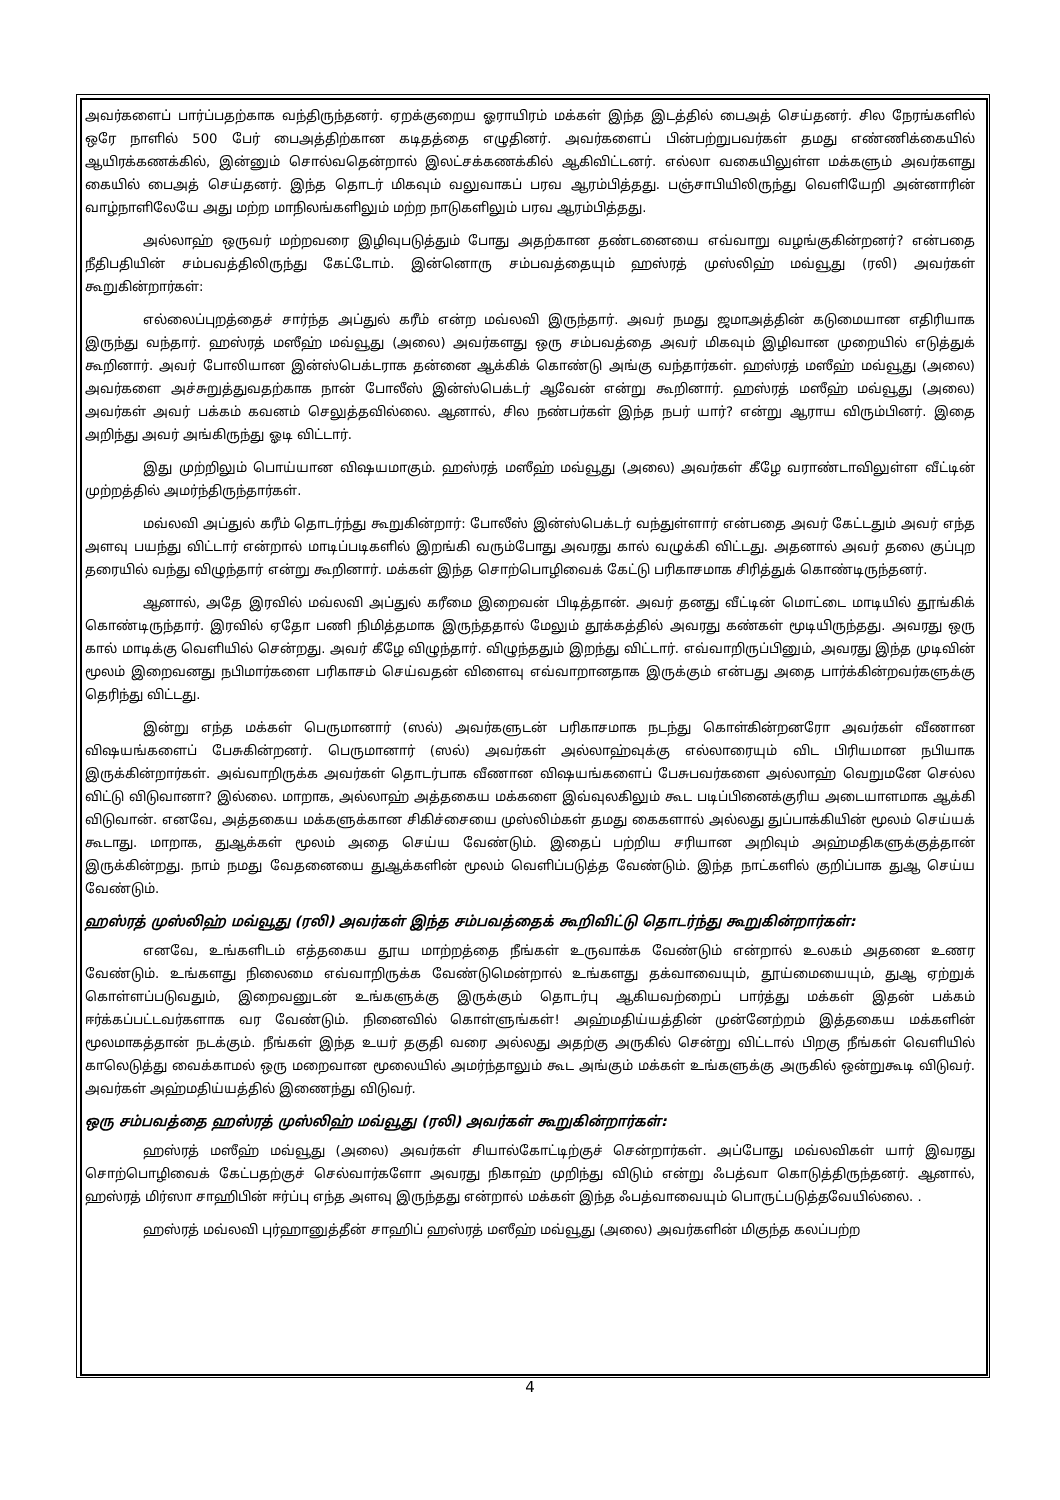அவர்களைப் பார்ப்பதற்காக வந்திருந்தனர். ஏறக்குறைய ஓராயிரம் மக்கள் இந்த இடத்தில் பைஅத் செய்தனர். சில நேரங்களில் ஒரே நாளில் 500 பேர் பைஅத்திற்கான கடிதத்தை எழுதினர். அவர்களைப் பின்பற்றுபவர்கள் தமது எண்ணிக்கையில் ஆயிரக்கணக்கில், இன்னும் சொல்வதென்றால் இலட்சக்கணக்கில் ஆகிவிட்டனர். எல்லா வகையிலுள்ள மக்களும் அவர்களது கையில் பைஅத் செய்தனர். இந்த தொடர் மிகவும் வலுவாகப் பரவ ஆரம்பித்தது. பஞ்சாபியிலிருந்து வெளியேறி அன்னாரின் வாழ்நாளிலேயே அது மற்ற மாநிலங்களிலும் மற்ற நாடுகளிலும் பரவ ஆரம்பித்தது.
அல்லாஹ் ஒருவர் மற்றவரை இழிவுபடுத்தும் போது அதற்கான தண்டனையை எவ்வாறு வழங்குகின்றனர்? என்பதை நீதிபதியின் சம்பவத்திலிருந்து கேட்டோம். இன்னொரு சம்பவத்தையும் ஹஸ்ரத் முஸ்லிஹ் மவ்வூது (ரலி) அவர்கள் கூறுகின்றார்கள்:
எல்லைப்புறத்தைச் சார்ந்த அப்துல் கரீம் என்ற மவ்லவி இருந்தார். அவர் நமது ஜமாஅத்தின் கடுமையான எதிரியாக இருந்து வந்தார். ஹஸ்ரத் மஸீஹ் மவ்வூது (அலை) அவர்களது ஒரு சம்பவத்தை அவர் மிகவும் இழிவான முறையில் எடுத்துக் கூறினார். அவர் போலியான இன்ஸ்பெக்டராக தன்னை ஆக்கிக் கொண்டு அங்கு வந்தார்கள். ஹஸ்ரத் மஸீஹ் மவ்வூது (அலை) அவர்களை அச்சுறுத்துவதற்காக நான் போலீஸ் இன்ஸ்பெக்டர் ஆவேன் என்று கூறினார். ஹஸ்ரத் மஸீஹ் மவ்வூது (அலை) அவர்கள் அவர் பக்கம் கவனம் செலுத்தவில்லை. ஆனால், சில நண்பர்கள் இந்த நபர் யார்? என்று ஆராய விரும்பினர். இதை அறிந்து அவர் அங்கிருந்து ஓடி விட்டார்.
இது முற்றிலும் பொய்யான விஷயமாகும். ஹஸ்ரத் மஸீஹ் மவ்வூது (அலை) அவர்கள் கீழே வராண்டாவிலுள்ள வீட்டின் முற்றத்தில் அமர்ந்திருந்தார்கள்.
மவ்லவி அப்துல் கரீம் தொடர்ந்து கூறுகின்றார்: போலீஸ் இன்ஸ்பெக்டர் வந்துள்ளார் என்பதை அவர் கேட்டதும் அவர் எந்த அளவு பயந்து விட்டார் என்றால் மாடிப்படிகளில் இறங்கி வரும்போது அவரது கால் வழுக்கி விட்டது. அதனால் அவர் தலை குப்புற தரையில் வந்து விழுந்தார் என்று கூறினார். மக்கள் இந்த சொற்பொழிவைக் கேட்டு பரிகாசமாக சிரித்துக் கொண்டிருந்தனர்.
ஆனால், அதே இரவில் மவ்லவி அப்துல் கரீமை இறைவன் பிடித்தான். அவர் தனது வீட்டின் மொட்டை மாடியில் தூங்கிக் கொண்டிருந்தார். இரவில் ஏதோ பணி நிமித்தமாக இருந்ததால் மேலும் தூக்கத்தில் அவரது கண்கள் மூடியிருந்தது. அவரது ஒரு கால் மாடிக்கு வெளியில் சென்றது. அவர் கீழே விழுந்தார். விழுந்ததும் இறந்து விட்டார். எவ்வாறிருப்பினும், அவரது இந்த முடிவின் மூலம் இறைவனது நபிமார்களை பரிகாசம் செய்வதன் விளைவு எவ்வாறானதாக இருக்கும் என்பது அதை பார்க்கின்றவர்களுக்கு தெரிந்து விட்டது.
இன்று எந்த மக்கள் பெருமானார் (ஸல்) அவர்களுடன் பரிகாசமாக நடந்து கொள்கின்றனரோ அவர்கள் வீணான விஷயங்களைப் பேசுகின்றனர். பெருமானார் (ஸல்) அவர்கள் அல்லாஹ்வுக்கு எல்லாரையும் விட பிரியமான நபியாக இருக்கின்றார்கள். அவ்வாறிருக்க அவர்கள் தொடர்பாக வீணான விஷயங்களைப் பேசுபவர்களை அல்லாஹ் வெறுமனே செல்ல விட்டு விடுவானா? இல்லை. மாறாக, அல்லாஹ் அத்தகைய மக்களை இவ்வுலகிலும் கூட படிப்பினைக்குரிய அடையாளமாக ஆக்கி விடுவான். எனவே, அத்தகைய மக்களுக்கான சிகிச்சையை முஸ்லிம்கள் தமது கைகளால் அல்லது துப்பாக்கியின் மூலம் செய்யக் கூடாது. மாறாக, துஆக்கள் மூலம் அதை செய்ய வேண்டும். இதைப் பற்றிய சரியான அறிவும் அஹ்மதிகளுக்குத்தான் இருக்கின்றது. நாம் நமது வேதனையை துஆக்களின் மூலம் வெளிப்படுத்த வேண்டும். இந்த நாட்களில் குறிப்பாக துஆ செய்ய வேண்டும்.
ஹஸ்ரத் முஸ்லிஹ் மவ்வூது (ரலி) அவர்கள் இந்த சம்பவத்தைக் கூறிவிட்டு தொடர்ந்து கூறுகின்றார்கள்:
எனவே, உங்களிடம் எத்தகைய தூய மாற்றத்தை நீங்கள் உருவாக்க வேண்டும் என்றால் உலகம் அதனை உணர வேண்டும். உங்களது நிலைமை எவ்வாறிருக்க வேண்டுமென்றால் உங்களது தக்வாவையும், தூய்மையையும், துஆ ஏற்றுக் கொள்ளப்படுவதும், இறைவனுடன் உங்களுக்கு இருக்கும் தொடர்பு ஆகியவற்றைப் பார்த்து மக்கள் இதன் பக்கம் ஈர்க்கப்பட்டவர்களாக வர வேண்டும். நினைவில் கொள்ளுங்கள்! அஹ்மதிய்யத்தின் முன்னேற்றம் இத்தகைய மக்களின் மூலமாகத்தான் நடக்கும். நீங்கள் இந்த உயர் தகுதி வரை அல்லது அதற்கு அருகில் சென்று விட்டால் பிறகு நீங்கள் வெளியில் காலெடுத்து வைக்காமல் ஒரு மறைவான மூலையில் அமர்ந்தாலும் கூட அங்கும் மக்கள் உங்களுக்கு அருகில் ஒன்றுகூடி விடுவர். அவர்கள் அஹ்மதிய்யத்தில் இணைந்து விடுவர்.
ஒரு சம்பவத்தை ஹஸ்ரத் முஸ்லிஹ் மவ்வூது (ரலி) அவர்கள் கூறுகின்றார்கள்:
ஹஸ்ரத் மஸீஹ் மவ்வூது (அலை) அவர்கள் சியால்கோட்டிற்குச் சென்றார்கள். அப்போது மவ்லவிகள் யார் இவரது சொற்பொழிவைக் கேட்பதற்குச் செல்வார்களோ அவரது நிகாஹ் முறிந்து விடும் என்று ஃபத்வா கொடுத்திருந்தனர். ஆனால், ஹஸ்ரத் மிர்ஸா சாஹிபின் ஈர்ப்பு எந்த அளவு இருந்தது என்றால் மக்கள் இந்த ஃபத்வாவையும் பொருட்படுத்தவேயில்லை. .
ஹஸ்ரத் மவ்லவி புர்ஹானுத்தீன் சாஹிப் ஹஸ்ரத் மஸீஹ் மவ்வூது (அலை) அவர்களின் மிகுந்த கலப்பற்ற
4